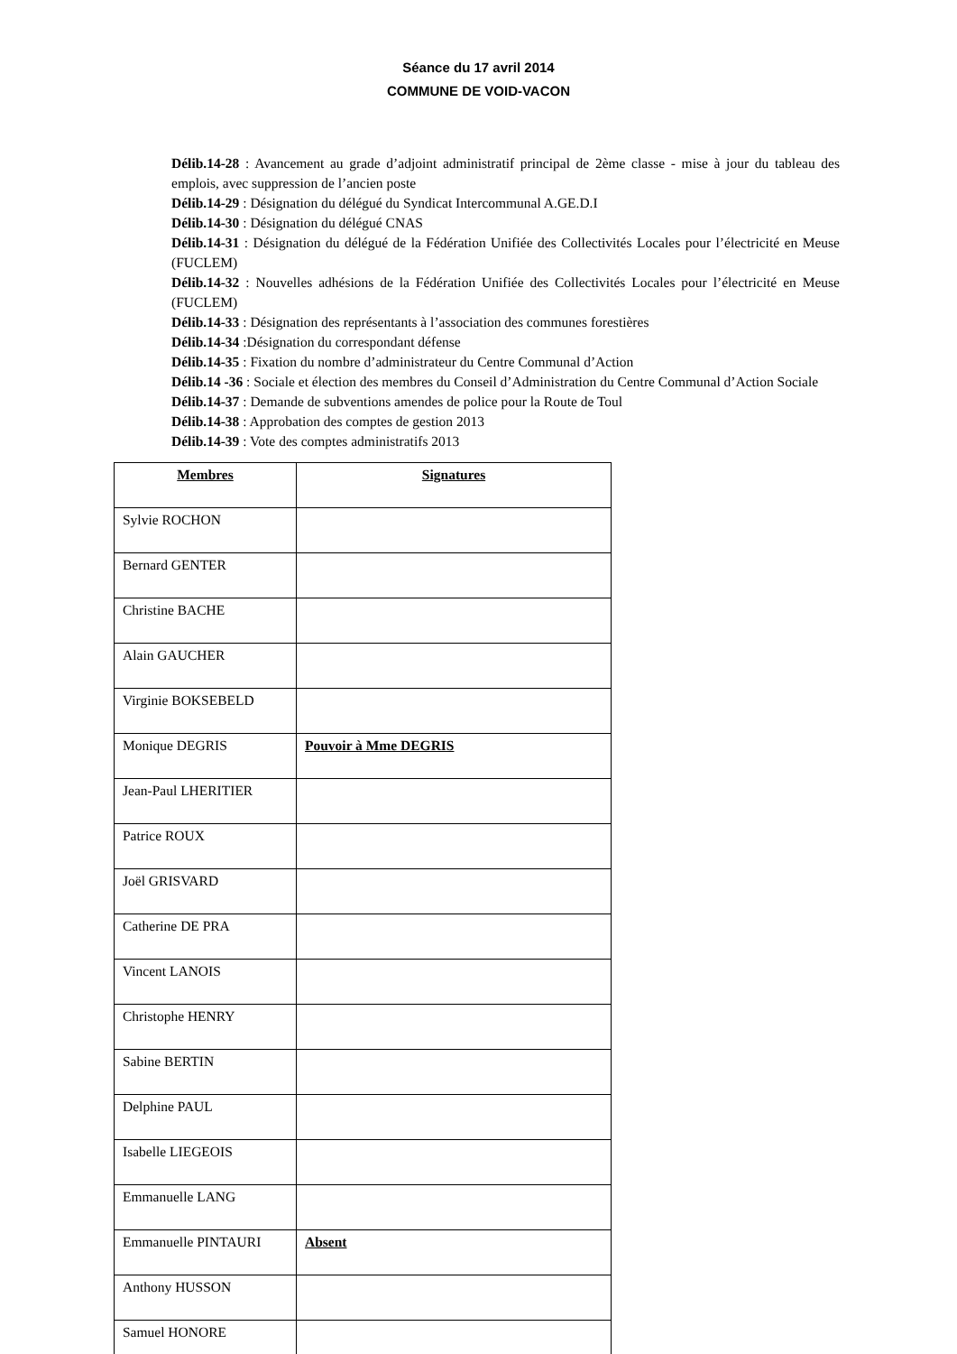Séance du 17 avril 2014
COMMUNE DE VOID-VACON
Délib.14-28 : Avancement au grade d’adjoint administratif principal de 2ème classe - mise à jour du tableau des emplois, avec suppression de l’ancien poste
Délib.14-29 : Désignation du délégué du Syndicat Intercommunal A.GE.D.I
Délib.14-30 : Désignation du délégué CNAS
Délib.14-31 : Désignation du délégué de la Fédération Unifiée des Collectivités Locales pour l’électricité en Meuse (FUCLEM)
Délib.14-32 : Nouvelles adhésions de la Fédération Unifiée des Collectivités Locales pour l’électricité en Meuse (FUCLEM)
Délib.14-33 : Désignation des représentants à l’association des communes forestières
Délib.14-34 :Désignation du correspondant défense
Délib.14-35 : Fixation du nombre d’administrateur du Centre Communal d’Action
Délib.14 -36 : Sociale et élection des membres du Conseil d’Administration du Centre Communal d’Action Sociale
Délib.14-37 : Demande de subventions amendes de police pour la Route de Toul
Délib.14-38 : Approbation des comptes de gestion 2013
Délib.14-39 : Vote des comptes administratifs 2013
| Membres | Signatures |
| --- | --- |
| Sylvie ROCHON | |
| Bernard GENTER | |
| Christine BACHE | |
| Alain GAUCHER | |
| Virginie BOKSEBELD | |
| Monique DEGRIS | Pouvoir à Mme DEGRIS |
| Jean-Paul LHERITIER | |
| Patrice ROUX | |
| Joël GRISVARD | |
| Catherine DE PRA | |
| Vincent LANOIS | |
| Christophe HENRY | |
| Sabine BERTIN | |
| Delphine PAUL | |
| Isabelle LIEGEOIS | |
| Emmanuelle LANG | |
| Emmanuelle PINTAURI | Absent |
| Anthony HUSSON | |
| Samuel HONORE | |